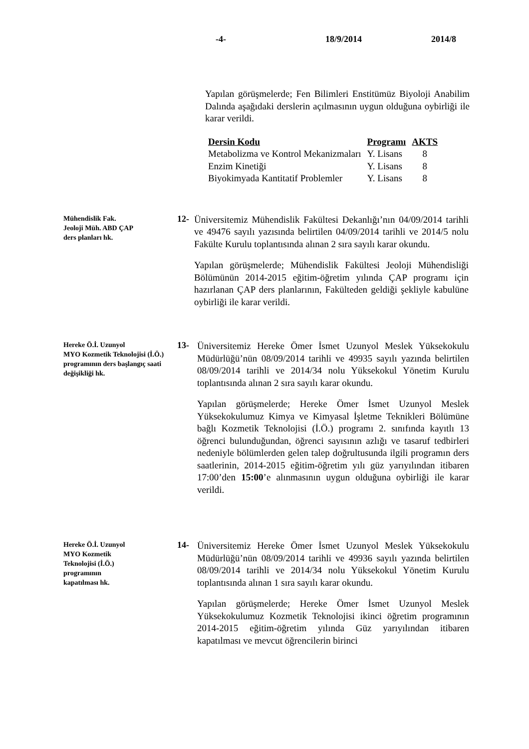-4- 18/9/2014 2014/8
Yapılan görüşmelerde; Fen Bilimleri Enstitümüz Biyoloji Anabilim Dalında aşağıdaki derslerin açılmasının uygun olduğuna oybirliği ile karar verildi.
| Dersin Kodu | Programı | AKTS |
| --- | --- | --- |
| Metabolizma ve Kontrol Mekanizmaları | Y. Lisans | 8 |
| Enzim Kinetiği | Y. Lisans | 8 |
| Biyokimyada Kantitatif Problemler | Y. Lisans | 8 |
Mühendislik Fak.
Jeoloji Müh. ABD ÇAP
ders planları hk.
12-
Üniversitemiz Mühendislik Fakültesi Dekanlığı’nın 04/09/2014 tarihli ve 49476 sayılı yazısında belirtilen 04/09/2014 tarihli ve 2014/5 nolu Fakülte Kurulu toplantısında alınan 2 sıra sayılı karar okundu.
Yapılan görüşmelerde; Mühendislik Fakültesi Jeoloji Mühendisliği Bölümünün 2014-2015 eğitim-öğretim yılında ÇAP programı için hazırlanan ÇAP ders planlarının, Fakülteden geldiği şekliyle kabulüne oybirliği ile karar verildi.
Hereke Ö.İ. Uzunyol
MYO Kozmetik Teknolojisi (İ.Ö.) programının ders başlangıç saati değişikliği hk.
13-
Üniversitemiz Hereke Ömer İsmet Uzunyol Meslek Yüksekokulu Müdürlüğü’nün 08/09/2014 tarihli ve 49935 sayılı yazında belirtilen 08/09/2014 tarihli ve 2014/34 nolu Yüksekokul Yönetim Kurulu toplantısında alınan 2 sıra sayılı karar okundu.
Yapılan görüşmelerde; Hereke Ömer İsmet Uzunyol Meslek Yüksekokulumuz Kimya ve Kimyasal İşletme Teknikleri Bölümüne bağlı Kozmetik Teknolojisi (İ.Ö.) programı 2. sınıfında kayıtlı 13 öğrenci bulunduğundan, öğrenci sayısının azlığı ve tasaruf tedbirleri nedeniyle bölümlerden gelen talep doğrultusunda ilgili programın ders saatlerinin, 2014-2015 eğitim-öğretim yılı güz yarıyılından itibaren 17:00’den 15:00’e alınmasının uygun olduğuna oybirliği ile karar verildi.
Hereke Ö.İ. Uzunyol
MYO Kozmetik
Teknolojisi (İ.Ö.)
programının
kapatılması hk.
14-
Üniversitemiz Hereke Ömer İsmet Uzunyol Meslek Yüksekokulu Müdürlüğü’nün 08/09/2014 tarihli ve 49936 sayılı yazında belirtilen 08/09/2014 tarihli ve 2014/34 nolu Yüksekokul Yönetim Kurulu toplantısında alınan 1 sıra sayılı karar okundu.
Yapılan görüşmelerde; Hereke Ömer İsmet Uzunyol Meslek Yüksekokulumuz Kozmetik Teknolojisi ikinci öğretim programının 2014-2015 eğitim-öğretim yılında Güz yarıyılından itibaren kapatılması ve mevcut öğrencilerin birinci